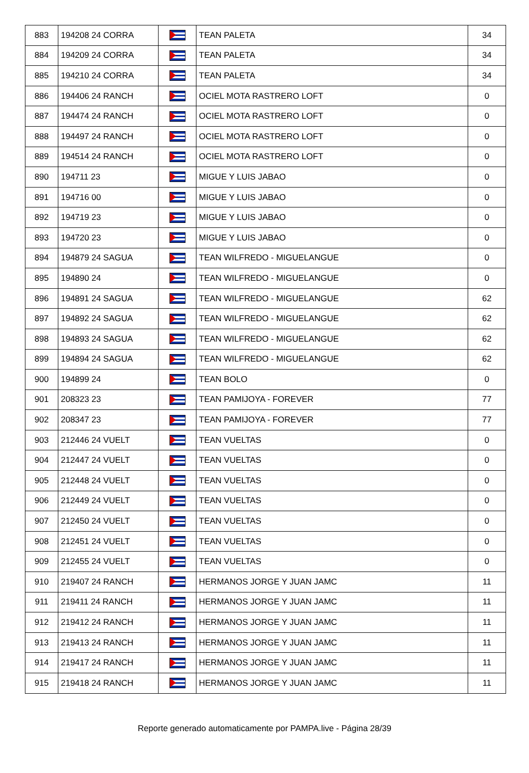| 883 | 194208 24 CORRA | | TEAN PALETA | 34 |
| 884 | 194209 24 CORRA | | TEAN PALETA | 34 |
| 885 | 194210 24 CORRA | | TEAN PALETA | 34 |
| 886 | 194406 24 RANCH | | OCIEL MOTA RASTRERO LOFT | 0 |
| 887 | 194474 24 RANCH | | OCIEL MOTA RASTRERO LOFT | 0 |
| 888 | 194497 24 RANCH | | OCIEL MOTA RASTRERO LOFT | 0 |
| 889 | 194514 24 RANCH | | OCIEL MOTA RASTRERO LOFT | 0 |
| 890 | 194711 23 | | MIGUE Y LUIS JABAO | 0 |
| 891 | 194716 00 | | MIGUE Y LUIS JABAO | 0 |
| 892 | 194719 23 | | MIGUE Y LUIS JABAO | 0 |
| 893 | 194720 23 | | MIGUE Y LUIS JABAO | 0 |
| 894 | 194879 24 SAGUA | | TEAN WILFREDO - MIGUELANGUE | 0 |
| 895 | 194890 24 | | TEAN WILFREDO - MIGUELANGUE | 0 |
| 896 | 194891 24 SAGUA | | TEAN WILFREDO - MIGUELANGUE | 62 |
| 897 | 194892 24 SAGUA | | TEAN WILFREDO - MIGUELANGUE | 62 |
| 898 | 194893 24 SAGUA | | TEAN WILFREDO - MIGUELANGUE | 62 |
| 899 | 194894 24 SAGUA | | TEAN WILFREDO - MIGUELANGUE | 62 |
| 900 | 194899 24 | | TEAN BOLO | 0 |
| 901 | 208323 23 | | TEAN PAMIJOYA - FOREVER | 77 |
| 902 | 208347 23 | | TEAN PAMIJOYA - FOREVER | 77 |
| 903 | 212446 24 VUELT | | TEAN VUELTAS | 0 |
| 904 | 212447 24 VUELT | | TEAN VUELTAS | 0 |
| 905 | 212448 24 VUELT | | TEAN VUELTAS | 0 |
| 906 | 212449 24 VUELT | | TEAN VUELTAS | 0 |
| 907 | 212450 24 VUELT | | TEAN VUELTAS | 0 |
| 908 | 212451 24 VUELT | | TEAN VUELTAS | 0 |
| 909 | 212455 24 VUELT | | TEAN VUELTAS | 0 |
| 910 | 219407 24 RANCH | | HERMANOS JORGE Y JUAN JAMC | 11 |
| 911 | 219411 24 RANCH | | HERMANOS JORGE Y JUAN JAMC | 11 |
| 912 | 219412 24 RANCH | | HERMANOS JORGE Y JUAN JAMC | 11 |
| 913 | 219413 24 RANCH | | HERMANOS JORGE Y JUAN JAMC | 11 |
| 914 | 219417 24 RANCH | | HERMANOS JORGE Y JUAN JAMC | 11 |
| 915 | 219418 24 RANCH | | HERMANOS JORGE Y JUAN JAMC | 11 |
Reporte generado automaticamente por PAMPA.live - Página 28/39